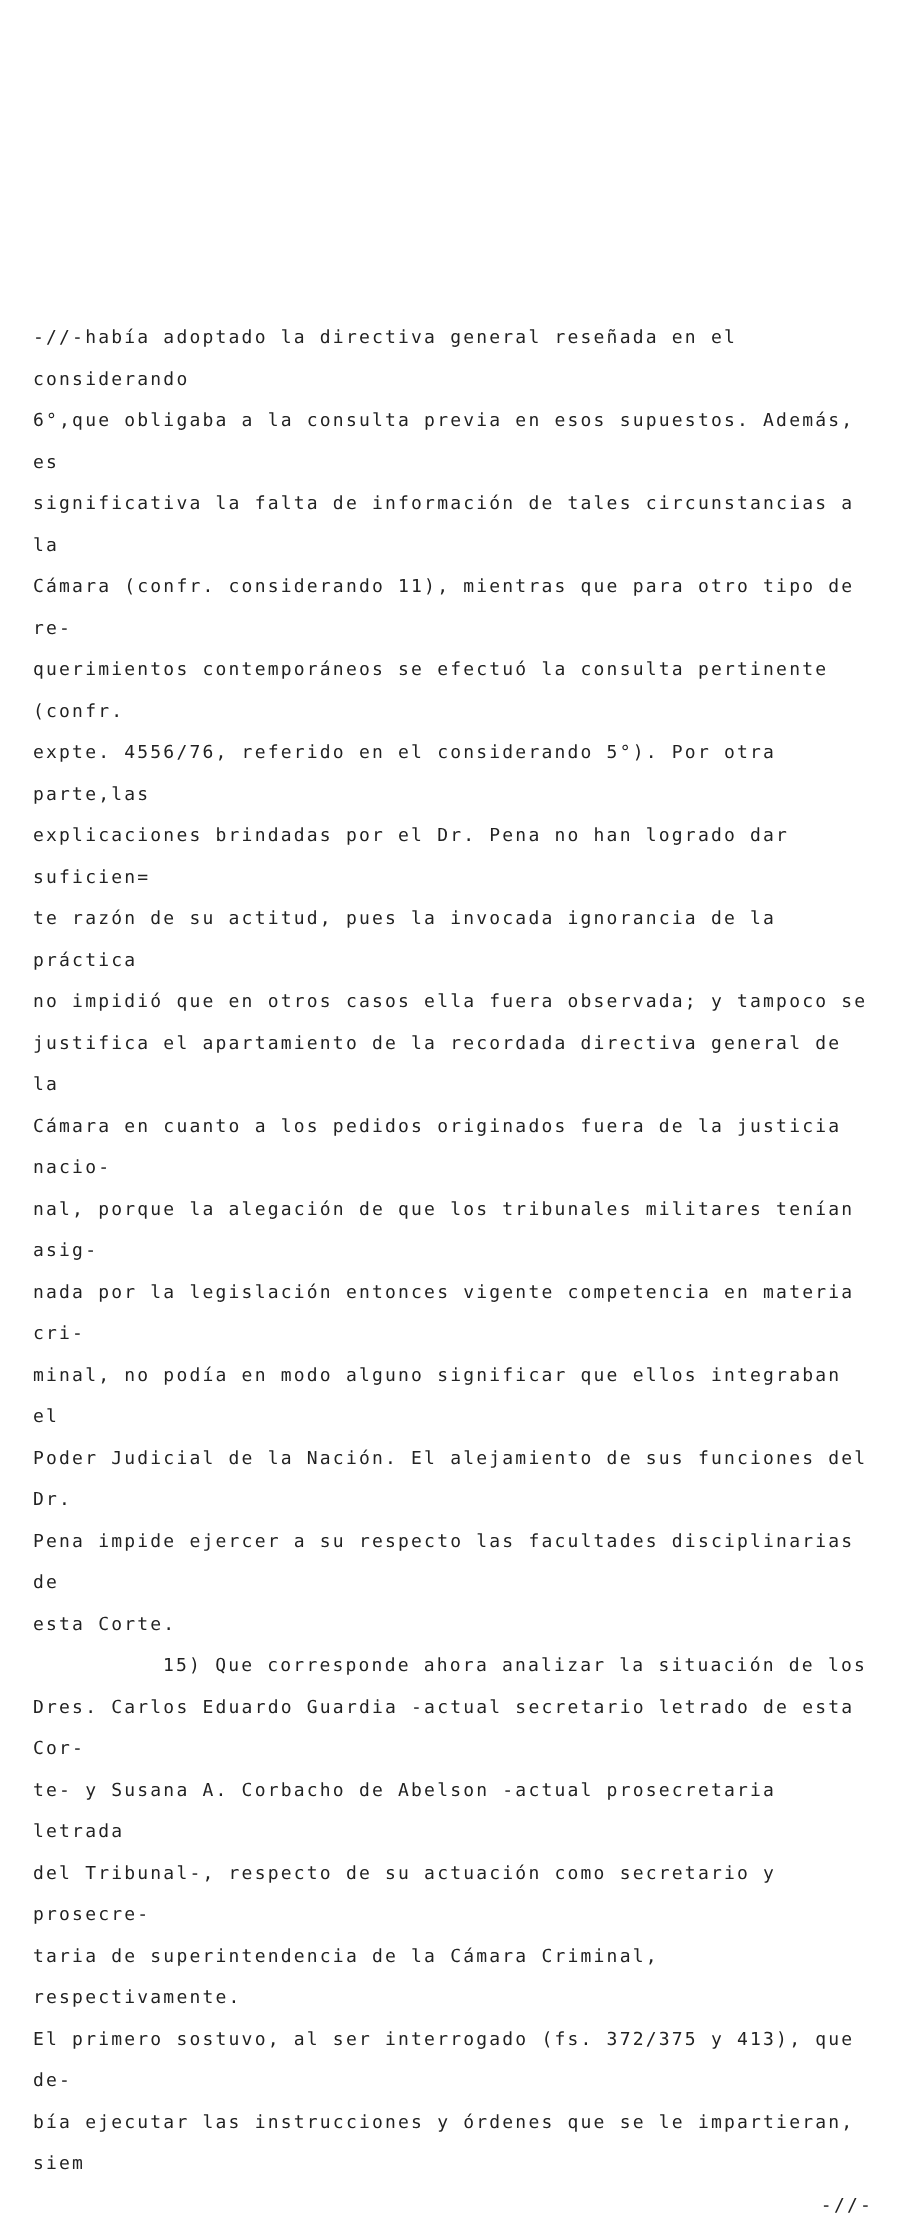-//-había adoptado la directiva general reseñada en el considerando
6°,que obligaba a la consulta previa en esos supuestos. Además, es
significativa la falta de información de tales circunstancias a la
Cámara (confr. considerando 11), mientras que para otro tipo de re-
querimientos contemporáneos se efectuó la consulta pertinente (confr.
expte. 4556/76, referido en el considerando 5°). Por otra parte,las
explicaciones brindadas por el Dr. Pena no han logrado dar suficien=
te razón de su actitud, pues la invocada ignorancia de la práctica
no impidió que en otros casos ella fuera observada; y tampoco se
justifica el apartamiento de la recordada directiva general de la
Cámara en cuanto a los pedidos originados fuera de la justicia nacio-
nal, porque la alegación de que los tribunales militares tenían asig-
nada por la legislación entonces vigente competencia en materia cri-
minal, no podía en modo alguno significar que ellos integraban el
Poder Judicial de la Nación. El alejamiento de sus funciones del Dr.
Pena impide ejercer a su respecto las facultades disciplinarias de
esta Corte.
15) Que corresponde ahora analizar la situación de los
Dres. Carlos Eduardo Guardia -actual secretario letrado de esta Cor-
te- y Susana A. Corbacho de Abelson -actual prosecretaria letrada
del Tribunal-, respecto de su actuación como secretario y prosecre-
taria de superintendencia de la Cámara Criminal, respectivamente.
El primero sostuvo, al ser interrogado (fs. 372/375 y 413), que de-
bía ejecutar las instrucciones y órdenes que se le impartieran, siem
-//-